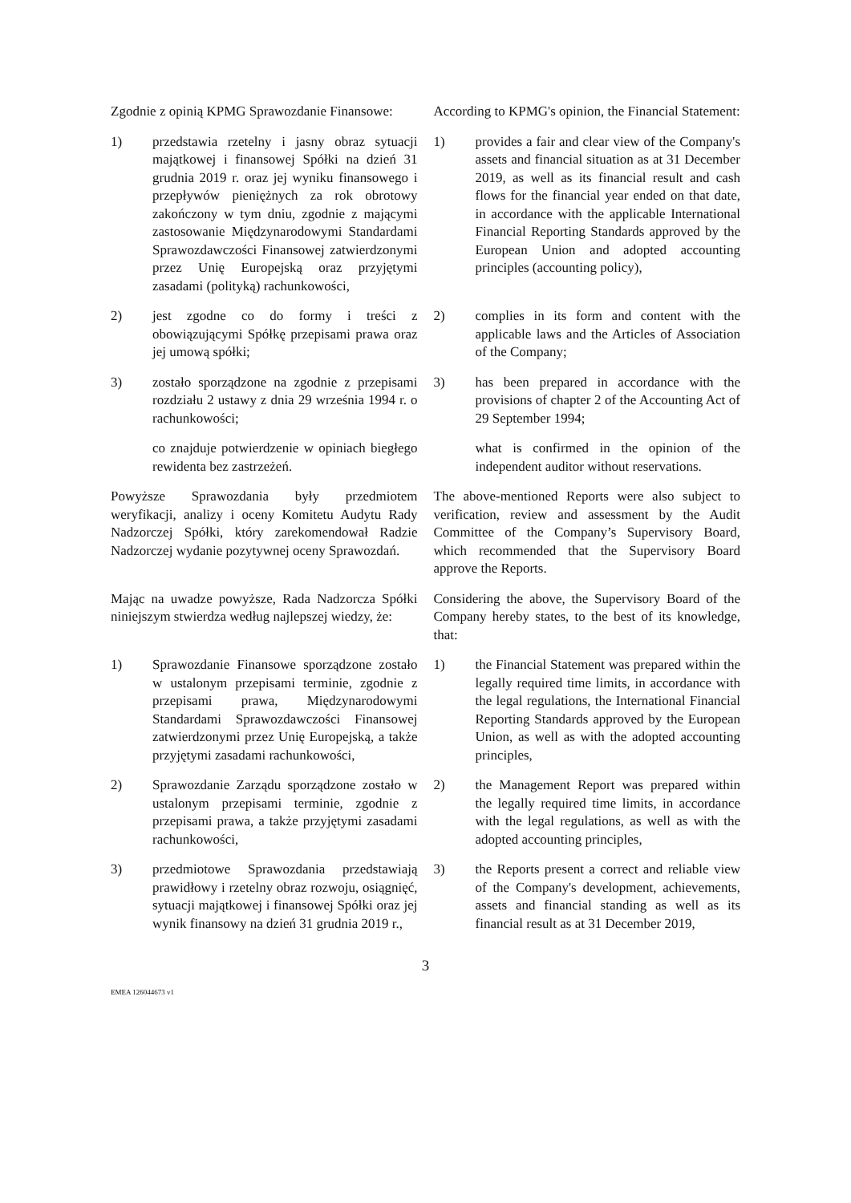Zgodnie z opinią KPMG Sprawozdanie Finansowe:
According to KPMG's opinion, the Financial Statement:
1) przedstawia rzetelny i jasny obraz sytuacji majątkowej i finansowej Spółki na dzień 31 grudnia 2019 r. oraz jej wyniku finansowego i przepływów pieniężnych za rok obrotowy zakończony w tym dniu, zgodnie z mającymi zastosowanie Międzynarodowymi Standardami Sprawozdawczości Finansowej zatwierdzonymi przez Unię Europejską oraz przyjętymi zasadami (polityką) rachunkowości,
1) provides a fair and clear view of the Company's assets and financial situation as at 31 December 2019, as well as its financial result and cash flows for the financial year ended on that date, in accordance with the applicable International Financial Reporting Standards approved by the European Union and adopted accounting principles (accounting policy),
2) jest zgodne co do formy i treści z obowiązującymi Spółkę przepisami prawa oraz jej umową spółki;
2) complies in its form and content with the applicable laws and the Articles of Association of the Company;
3) zostało sporządzone na zgodnie z przepisami rozdziału 2 ustawy z dnia 29 września 1994 r. o rachunkowości;
3) has been prepared in accordance with the provisions of chapter 2 of the Accounting Act of 29 September 1994;
co znajduje potwierdzenie w opiniach biegłego rewidenta bez zastrzeżeń.
what is confirmed in the opinion of the independent auditor without reservations.
Powyższe Sprawozdania były przedmiotem weryfikacji, analizy i oceny Komitetu Audytu Rady Nadzorczej Spółki, który zarekomendował Radzie Nadzorczej wydanie pozytywnej oceny Sprawozdań.
The above-mentioned Reports were also subject to verification, review and assessment by the Audit Committee of the Company’s Supervisory Board, which recommended that the Supervisory Board approve the Reports.
Mając na uwadze powyższe, Rada Nadzorcza Spółki niniejszym stwierdza według najlepszej wiedzy, że:
Considering the above, the Supervisory Board of the Company hereby states, to the best of its knowledge, that:
1) Sprawozdanie Finansowe sporządzone zostało w ustalonym przepisami terminie, zgodnie z przepisami prawa, Międzynarodowymi Standardami Sprawozdawczości Finansowej zatwierdzonymi przez Unię Europejską, a także przyjętymi zasadami rachunkowości,
1) the Financial Statement was prepared within the legally required time limits, in accordance with the legal regulations, the International Financial Reporting Standards approved by the European Union, as well as with the adopted accounting principles,
2) Sprawozdanie Zarządu sporządzone zostało w ustalonym przepisami terminie, zgodnie z przepisami prawa, a także przyjętymi zasadami rachunkowości,
2) the Management Report was prepared within the legally required time limits, in accordance with the legal regulations, as well as with the adopted accounting principles,
3) przedmiotowe Sprawozdania przedstawiają prawidłowy i rzetelny obraz rozwoju, osiągnięć, sytuacji majątkowej i finansowej Spółki oraz jej wynik finansowy na dzień 31 grudnia 2019 r.,
3) the Reports present a correct and reliable view of the Company's development, achievements, assets and financial standing as well as its financial result as at 31 December 2019,
3
EMEA 126044673 v1